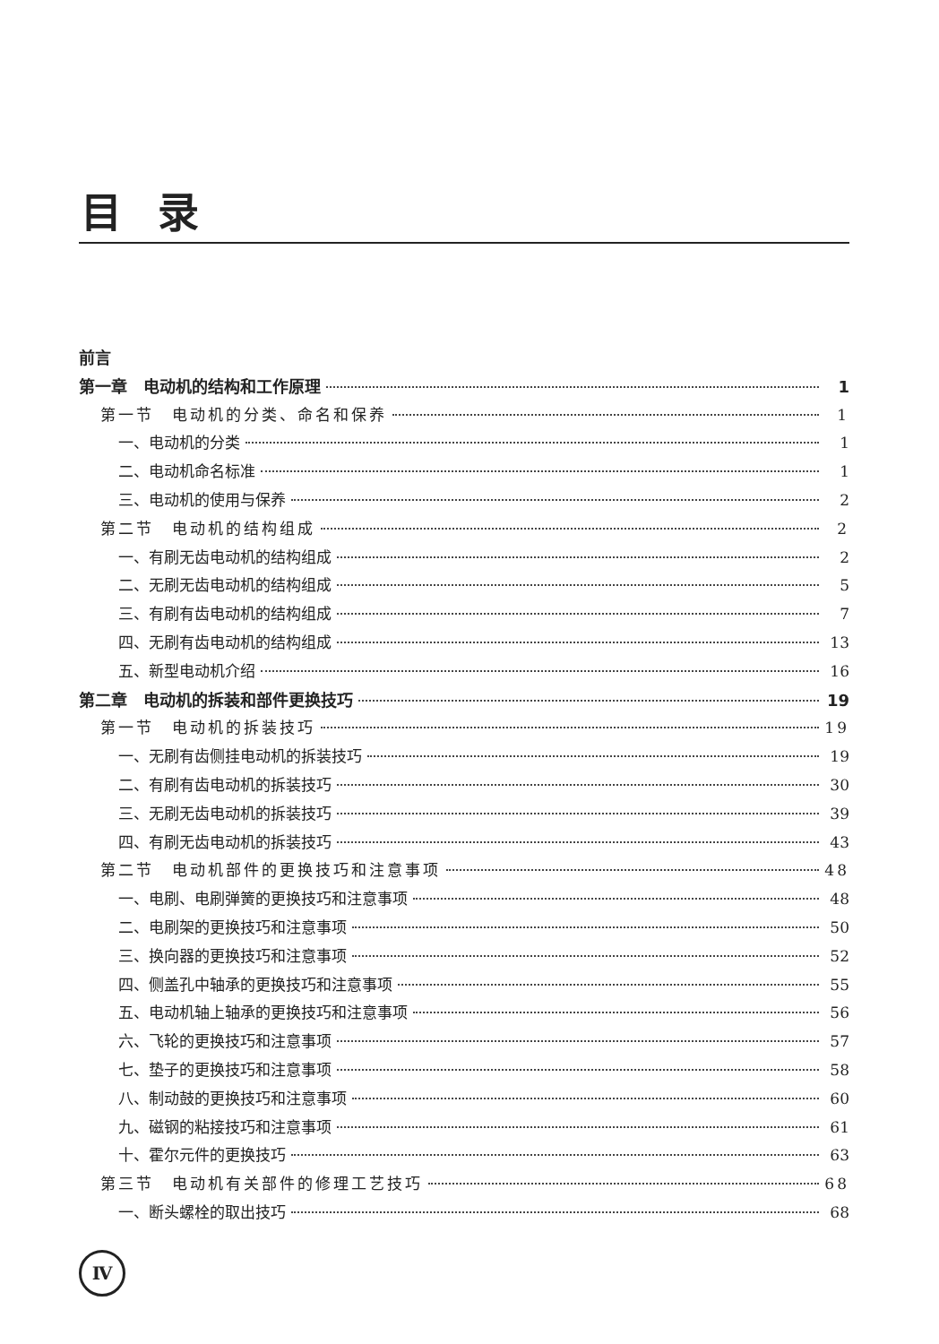目录
前言
第一章　电动机的结构和工作原理 1
第一节　电动机的分类、命名和保养 1
一、电动机的分类 1
二、电动机命名标准 1
三、电动机的使用与保养 2
第二节　电动机的结构组成 2
一、有刷无齿电动机的结构组成 2
二、无刷无齿电动机的结构组成 5
三、有刷有齿电动机的结构组成 7
四、无刷有齿电动机的结构组成 13
五、新型电动机介绍 16
第二章　电动机的拆装和部件更换技巧 19
第一节　电动机的拆装技巧 19
一、无刷有齿侧挂电动机的拆装技巧 19
二、有刷有齿电动机的拆装技巧 30
三、无刷无齿电动机的拆装技巧 39
四、有刷无齿电动机的拆装技巧 43
第二节　电动机部件的更换技巧和注意事项 48
一、电刷、电刷弹簧的更换技巧和注意事项 48
二、电刷架的更换技巧和注意事项 50
三、换向器的更换技巧和注意事项 52
四、侧盖孔中轴承的更换技巧和注意事项 55
五、电动机轴上轴承的更换技巧和注意事项 56
六、飞轮的更换技巧和注意事项 57
七、垫子的更换技巧和注意事项 58
八、制动鼓的更换技巧和注意事项 60
九、磁钢的粘接技巧和注意事项 61
十、霍尔元件的更换技巧 63
第三节　电动机有关部件的修理工艺技巧 68
一、断头螺栓的取出技巧 68
Ⅳ